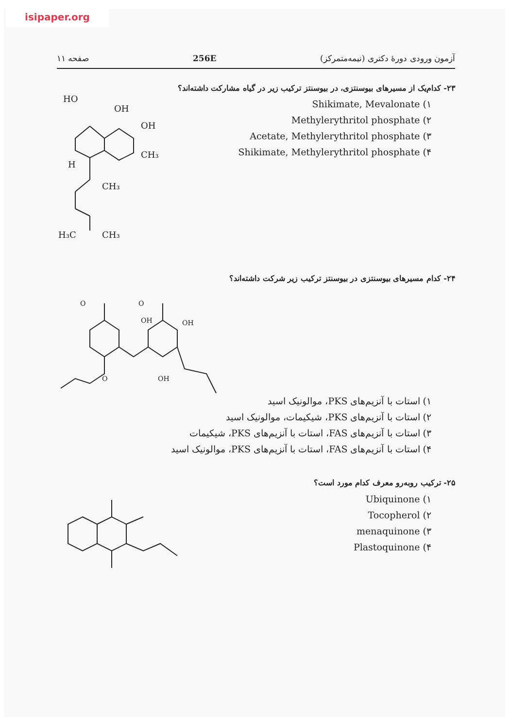isipaper.org
آزمون ورودی دورهٔ دکتری (نیمه‌متمرکز) 256E صفحه ۱۱
۲۳- کدام‌یک از مسیرهای بیوسنتزی، در بیوسنتز ترکیب زیر در گیاه مشارکت داشته‌اند؟
۱) Shikimate, Mevalonate
۲) Methylerythritol phosphate
۳) Acetate, Methylerythritol phosphate
۴) Shikimate, Methylerythritol phosphate
HO
OH
OH
CH₃
H
CH₃
H₃C
CH₃
۲۴- کدام مسیرهای بیوسنتزی در بیوسنتز ترکیب زیر شرکت داشته‌اند؟
OH
OH
OH
O
O
O
۱) استات با آنزیم‌های PKS، موالونیک اسید
۲) استات با آنزیم‌های PKS، شیکیمات، موالونیک اسید
۳) استات با آنزیم‌های FAS، استات با آنزیم‌های PKS، شیکیمات
۴) استات با آنزیم‌های FAS، استات با آنزیم‌های PKS، موالونیک اسید
۲۵- ترکیب روبه‌رو معرف کدام مورد است؟
۱) Ubiquinone
۲) Tocopherol
۳) menaquinone
۴) Plastoquinone